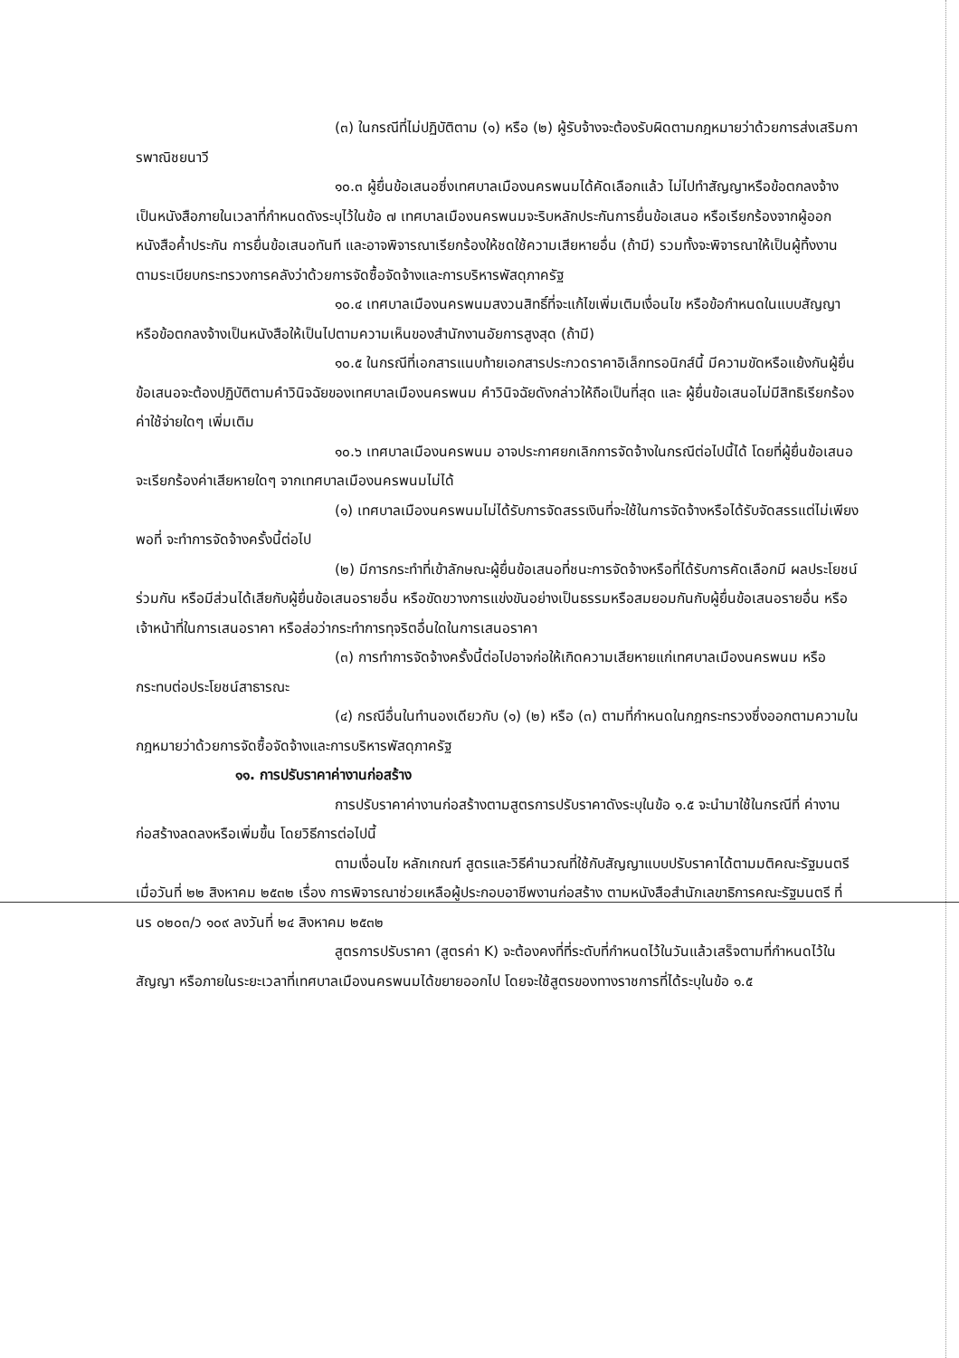(๓) ในกรณีที่ไม่ปฏิบัติตาม (๑) หรือ (๒) ผู้รับจ้างจะต้องรับผิดตามกฎหมายว่าด้วยการส่งเสริมการพาณิชยนาวี
๑๐.๓ ผู้ยื่นข้อเสนอซึ่งเทศบาลเมืองนครพนมได้คัดเลือกแล้ว ไม่ไปทำสัญญาหรือข้อตกลงจ้างเป็นหนังสือภายในเวลาที่กำหนดดังระบุไว้ในข้อ ๗ เทศบาลเมืองนครพนมจะริบหลักประกันการยื่นข้อเสนอ หรือเรียกร้องจากผู้ออกหนังสือค้ำประกัน การยื่นข้อเสนอทันที และอาจพิจารณาเรียกร้องให้ชดใช้ความเสียหายอื่น (ถ้ามี) รวมทั้งจะพิจารณาให้เป็นผู้ทิ้งงาน ตามระเบียบกระทรวงการคลังว่าด้วยการจัดซื้อจัดจ้างและการบริหารพัสดุภาครัฐ
๑๐.๔ เทศบาลเมืองนครพนมสงวนสิทธิ์ที่จะแก้ไขเพิ่มเติมเงื่อนไข หรือข้อกำหนดในแบบสัญญาหรือข้อตกลงจ้างเป็นหนังสือให้เป็นไปตามความเห็นของสำนักงานอัยการสูงสุด (ถ้ามี)
๑๐.๕ ในกรณีที่เอกสารแนบท้ายเอกสารประกวดราคาอิเล็กทรอนิกส์นี้ มีความขัดหรือแย้งกันผู้ยื่นข้อเสนอจะต้องปฏิบัติตามคำวินิจฉัยของเทศบาลเมืองนครพนม คำวินิจฉัยดังกล่าวให้ถือเป็นที่สุด และ ผู้ยื่นข้อเสนอไม่มีสิทธิเรียกร้องค่าใช้จ่ายใดๆ เพิ่มเติม
๑๐.๖ เทศบาลเมืองนครพนม อาจประกาศยกเลิกการจัดจ้างในกรณีต่อไปนี้ได้ โดยที่ผู้ยื่นข้อเสนอจะเรียกร้องค่าเสียหายใดๆ จากเทศบาลเมืองนครพนมไม่ได้
(๑) เทศบาลเมืองนครพนมไม่ได้รับการจัดสรรเงินที่จะใช้ในการจัดจ้างหรือได้รับจัดสรรแต่ไม่เพียงพอที่ จะทำการจัดจ้างครั้งนี้ต่อไป
(๒) มีการกระทำที่เข้าลักษณะผู้ยื่นข้อเสนอที่ชนะการจัดจ้างหรือที่ได้รับการคัดเลือกมี ผลประโยชน์ร่วมกัน หรือมีส่วนได้เสียกับผู้ยื่นข้อเสนอรายอื่น หรือขัดขวางการแข่งขันอย่างเป็นธรรมหรือสมยอมกันกับผู้ยื่นข้อเสนอรายอื่น หรือเจ้าหน้าที่ในการเสนอราคา หรือส่อว่ากระทำการทุจริตอื่นใดในการเสนอราคา
(๓) การทำการจัดจ้างครั้งนี้ต่อไปอาจก่อให้เกิดความเสียหายแก่เทศบาลเมืองนครพนม หรือกระทบต่อประโยชน์สาธารณะ
(๔) กรณีอื่นในทำนองเดียวกับ (๑) (๒) หรือ (๓) ตามที่กำหนดในกฎกระทรวงซึ่งออกตามความในกฎหมายว่าด้วยการจัดซื้อจัดจ้างและการบริหารพัสดุภาครัฐ
๑๑. การปรับราคาค่างานก่อสร้าง
การปรับราคาค่างานก่อสร้างตามสูตรการปรับราคาดังระบุในข้อ ๑.๕ จะนำมาใช้ในกรณีที่ ค่างานก่อสร้างลดลงหรือเพิ่มขึ้น โดยวิธีการต่อไปนี้
ตามเงื่อนไข หลักเกณฑ์ สูตรและวิธีคำนวณที่ใช้กับสัญญาแบบปรับราคาได้ตามมติคณะรัฐมนตรีเมื่อวันที่ ๒๒ สิงหาคม ๒๕๓๒ เรื่อง การพิจารณาช่วยเหลือผู้ประกอบอาชีพงานก่อสร้าง ตามหนังสือสำนักเลขาธิการคณะรัฐมนตรี ที่ นร ๐๒๐๓/ว ๑๐๙ ลงวันที่ ๒๔ สิงหาคม ๒๕๓๒
สูตรการปรับราคา (สูตรค่า K) จะต้องคงที่ที่ระดับที่กำหนดไว้ในวันแล้วเสร็จตามที่กำหนดไว้ในสัญญา หรือภายในระยะเวลาที่เทศบาลเมืองนครพนมได้ขยายออกไป โดยจะใช้สูตรของทางราชการที่ได้ระบุในข้อ ๑.๕